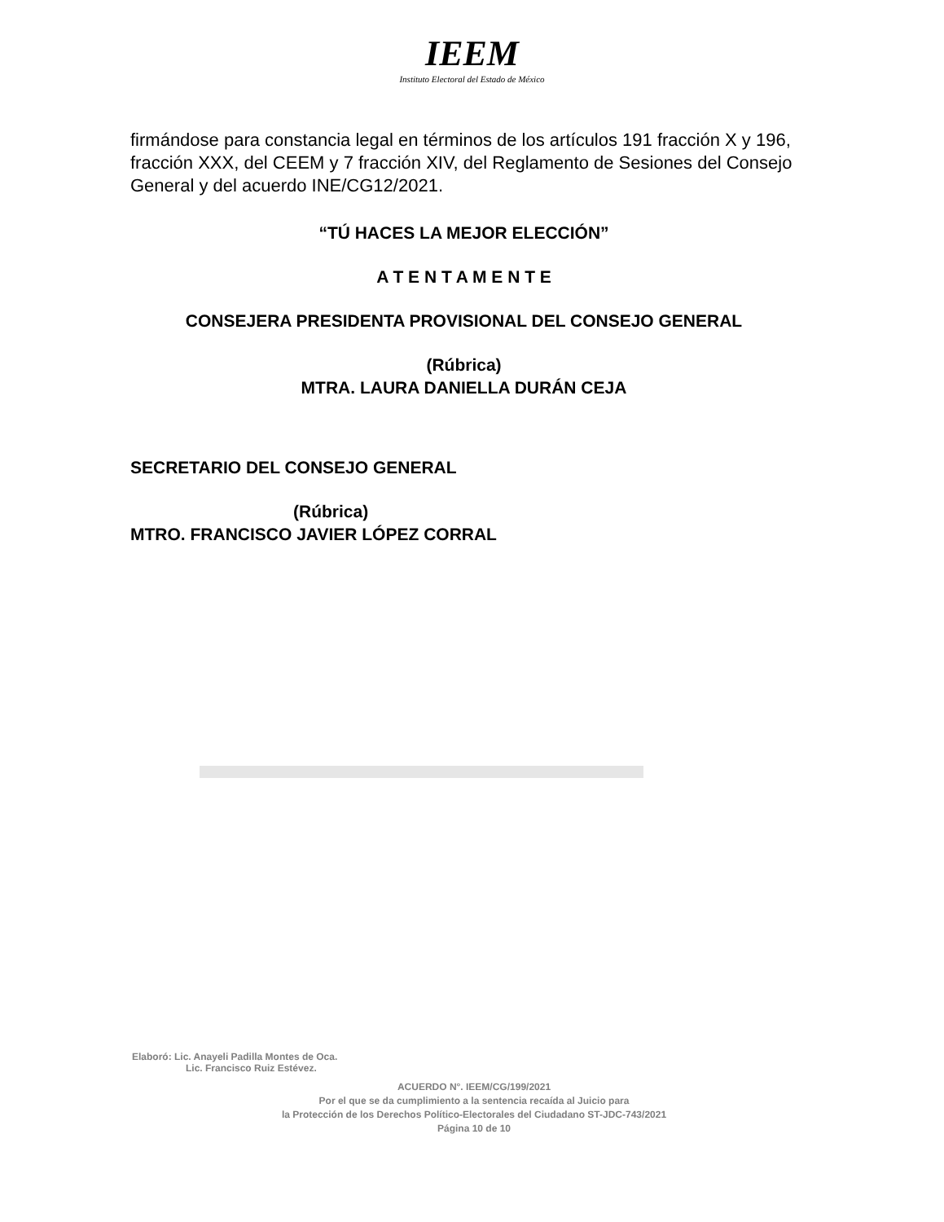IEEM
Instituto Electoral del Estado de México
firmándose para constancia legal en términos de los artículos 191 fracción X y 196, fracción XXX, del CEEM y 7 fracción XIV, del Reglamento de Sesiones del Consejo General y del acuerdo INE/CG12/2021.
“TÚ HACES LA MEJOR ELECCIÓN”
A T E N T A M E N T E
CONSEJERA PRESIDENTA PROVISIONAL DEL CONSEJO GENERAL
(Rúbrica)
MTRA. LAURA DANIELLA DURÁN CEJA
SECRETARIO DEL CONSEJO GENERAL
(Rúbrica)
MTRO. FRANCISCO JAVIER LÓPEZ CORRAL
Elaboró: Lic. Anayeli Padilla Montes de Oca.
Lic. Francisco Ruiz Estévez.
ACUERDO N°. IEEM/CG/199/2021
Por el que se da cumplimiento a la sentencia recaída al Juicio para
la Protección de los Derechos Político-Electorales del Ciudadano ST-JDC-743/2021
Página 10 de 10